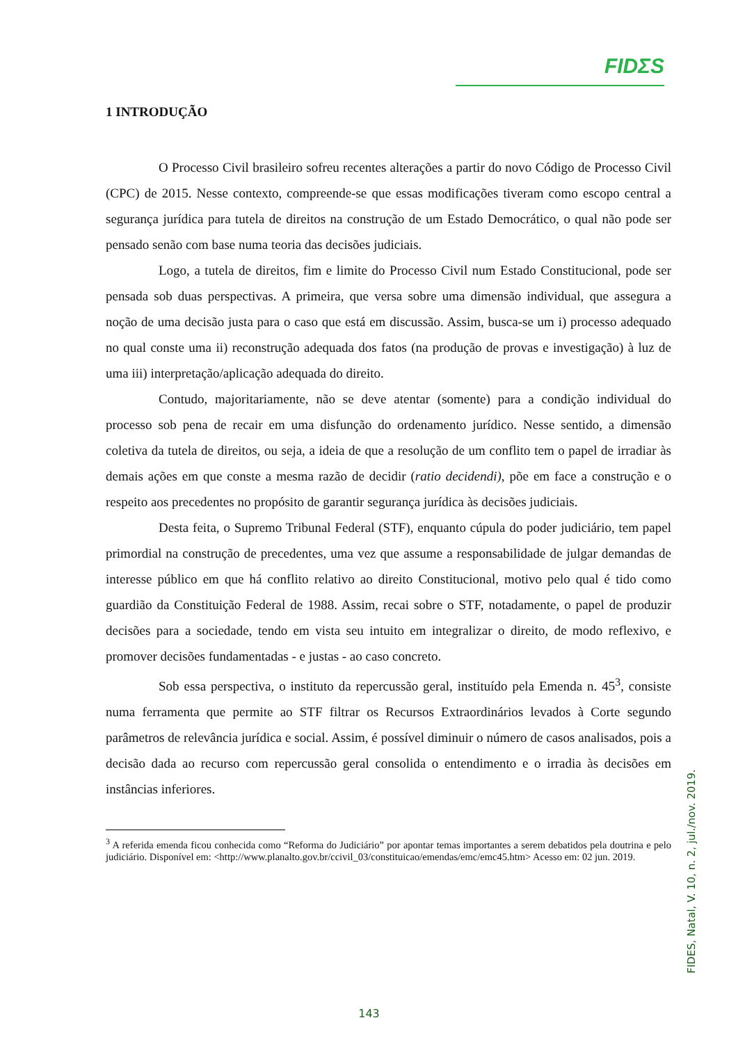FIDΣS
1 INTRODUÇÃO
O Processo Civil brasileiro sofreu recentes alterações a partir do novo Código de Processo Civil (CPC) de 2015. Nesse contexto, compreende-se que essas modificações tiveram como escopo central a segurança jurídica para tutela de direitos na construção de um Estado Democrático, o qual não pode ser pensado senão com base numa teoria das decisões judiciais.
Logo, a tutela de direitos, fim e limite do Processo Civil num Estado Constitucional, pode ser pensada sob duas perspectivas. A primeira, que versa sobre uma dimensão individual, que assegura a noção de uma decisão justa para o caso que está em discussão. Assim, busca-se um i) processo adequado no qual conste uma ii) reconstrução adequada dos fatos (na produção de provas e investigação) à luz de uma iii) interpretação/aplicação adequada do direito.
Contudo, majoritariamente, não se deve atentar (somente) para a condição individual do processo sob pena de recair em uma disfunção do ordenamento jurídico. Nesse sentido, a dimensão coletiva da tutela de direitos, ou seja, a ideia de que a resolução de um conflito tem o papel de irradiar às demais ações em que conste a mesma razão de decidir (ratio decidendi), põe em face a construção e o respeito aos precedentes no propósito de garantir segurança jurídica às decisões judiciais.
Desta feita, o Supremo Tribunal Federal (STF), enquanto cúpula do poder judiciário, tem papel primordial na construção de precedentes, uma vez que assume a responsabilidade de julgar demandas de interesse público em que há conflito relativo ao direito Constitucional, motivo pelo qual é tido como guardião da Constituição Federal de 1988. Assim, recai sobre o STF, notadamente, o papel de produzir decisões para a sociedade, tendo em vista seu intuito em integralizar o direito, de modo reflexivo, e promover decisões fundamentadas - e justas - ao caso concreto.
Sob essa perspectiva, o instituto da repercussão geral, instituído pela Emenda n. 45<sup>3</sup>, consiste numa ferramenta que permite ao STF filtrar os Recursos Extraordinários levados à Corte segundo parâmetros de relevância jurídica e social. Assim, é possível diminuir o número de casos analisados, pois a decisão dada ao recurso com repercussão geral consolida o entendimento e o irradia às decisões em instâncias inferiores.
<sup>3</sup> A referida emenda ficou conhecida como “Reforma do Judiciário” por apontar temas importantes a serem debatidos pela doutrina e pelo judiciário. Disponível em: <http://www.planalto.gov.br/ccivil_03/constituicao/emendas/emc/emc45.htm> Acesso em: 02 jun. 2019.
FIDES, Natal, V. 10, n. 2, jul./nov. 2019.
143